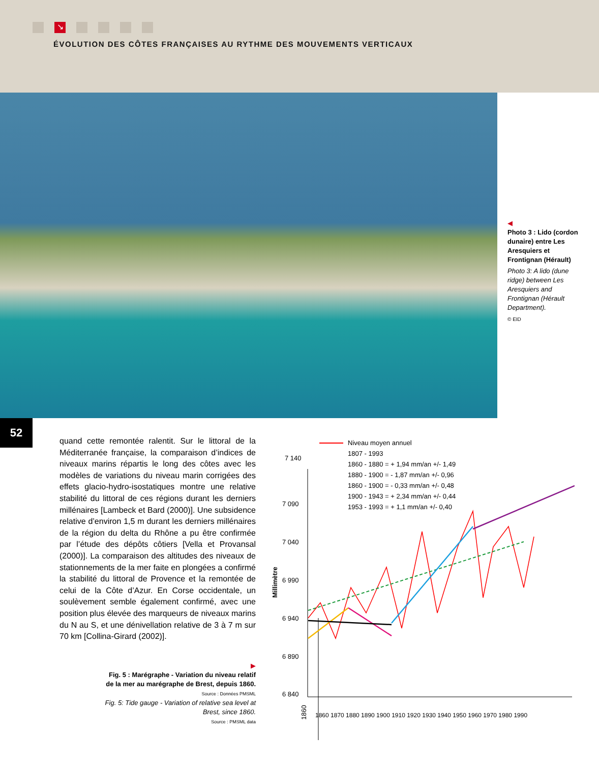↘
ÉVOLUTION DES CÔTES FRANÇAISES AU RYTHME DES MOUVEMENTS VERTICAUX
◀
Photo 3 : Lido (cordon dunaire) entre Les Aresquiers et Frontignan (Hérault)
Photo 3: A lido (dune ridge) between Les Aresquiers and Frontignan (Hérault Department).
© EID
52
quand cette remontée ralentit. Sur le littoral de la Méditerranée française, la comparaison d’indices de niveaux marins répartis le long des côtes avec les modèles de variations du niveau marin corrigées des effets glacio-hydro-isostatiques montre une relative stabilité du littoral de ces régions durant les derniers millénaires [Lambeck et Bard (2000)]. Une subsidence relative d’environ 1,5 m durant les derniers millénaires de la région du delta du Rhône a pu être confirmée par l’étude des dépôts côtiers [Vella et Provansal (2000)]. La comparaison des altitudes des niveaux de stationnements de la mer faite en plongées a confirmé la stabilité du littoral de Provence et la remontée de celui de la Côte d’Azur. En Corse occidentale, un soulèvement semble également confirmé, avec une position plus élevée des marqueurs de niveaux marins du N au S, et une dénivellation relative de 3 à 7 m sur 70 km [Collina-Girard (2002)].
▶
Fig. 5 : Marégraphe - Variation du niveau relatif de la mer au marégraphe de Brest, depuis 1860.
Source : Données PMSML
Fig. 5: Tide gauge - Variation of relative sea level at Brest, since 1860.
Source : PMSML data
7 140
7 090
7 040
6 990
6 940
6 890
6 840
Millimètre
1860
1860 1870 1880 1890 1900 1910 1920 1930 1940 1950 1960 1970 1980 1990
Niveau moyen annuel
1807 - 1993
1860 - 1880 = + 1,94 mm/an +/- 1,49
1880 - 1900 = - 1,87 mm/an +/- 0,96
1860 - 1900 = - 0,33 mm/an +/- 0,48
1900 - 1943 = + 2,34 mm/an +/- 0,44
1953 - 1993 = + 1,1 mm/an +/- 0,40